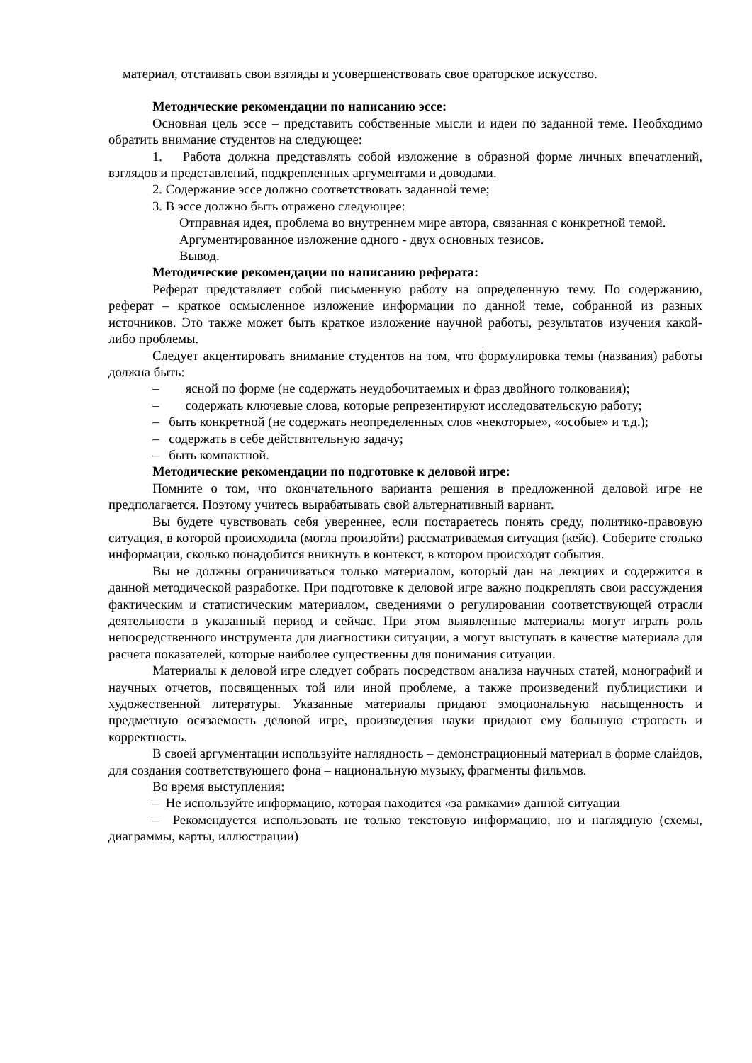материал, отстаивать свои взгляды и усовершенствовать свое ораторское искусство.
Методические рекомендации по написанию эссе:
Основная цель эссе – представить собственные мысли и идеи по заданной теме. Необходимо обратить внимание студентов на следующее:
1. Работа должна представлять собой изложение в образной форме личных впечатлений, взглядов и представлений, подкрепленных аргументами и доводами.
2. Содержание эссе должно соответствовать заданной теме;
3. В эссе должно быть отражено следующее:
Отправная идея, проблема во внутреннем мире автора, связанная с конкретной темой.
Аргументированное изложение одного - двух основных тезисов.
Вывод.
Методические рекомендации по написанию реферата:
Реферат представляет собой письменную работу на определенную тему. По содержанию, реферат – краткое осмысленное изложение информации по данной теме, собранной из разных источников. Это также может быть краткое изложение научной работы, результатов изучения какой-либо проблемы.
Следует акцентировать внимание студентов на том, что формулировка темы (названия) работы должна быть:
– ясной по форме (не содержать неудобочитаемых и фраз двойного толкования);
– содержать ключевые слова, которые репрезентируют исследовательскую работу;
– быть конкретной (не содержать неопределенных слов «некоторые», «особые» и т.д.);
– содержать в себе действительную задачу;
– быть компактной.
Методические рекомендации по подготовке к деловой игре:
Помните о том, что окончательного варианта решения в предложенной деловой игре не предполагается. Поэтому учитесь вырабатывать свой альтернативный вариант.
Вы будете чувствовать себя увереннее, если постараетесь понять среду, политико-правовую ситуация, в которой происходила (могла произойти) рассматриваемая ситуация (кейс). Соберите столько информации, сколько понадобится вникнуть в контекст, в котором происходят события.
Вы не должны ограничиваться только материалом, который дан на лекциях и содержится в данной методической разработке. При подготовке к деловой игре важно подкреплять свои рассуждения фактическим и статистическим материалом, сведениями о регулировании соответствующей отрасли деятельности в указанный период и сейчас. При этом выявленные материалы могут играть роль непосредственного инструмента для диагностики ситуации, а могут выступать в качестве материала для расчета показателей, которые наиболее существенны для понимания ситуации.
Материалы к деловой игре следует собрать посредством анализа научных статей, монографий и научных отчетов, посвященных той или иной проблеме, а также произведений публицистики и художественной литературы. Указанные материалы придают эмоциональную насыщенность и предметную осязаемость деловой игре, произведения науки придают ему большую строгость и корректность.
В своей аргументации используйте наглядность – демонстрационный материал в форме слайдов, для создания соответствующего фона – национальную музыку, фрагменты фильмов.
Во время выступления:
– Не используйте информацию, которая находится «за рамками» данной ситуации
– Рекомендуется использовать не только текстовую информацию, но и наглядную (схемы, диаграммы, карты, иллюстрации)